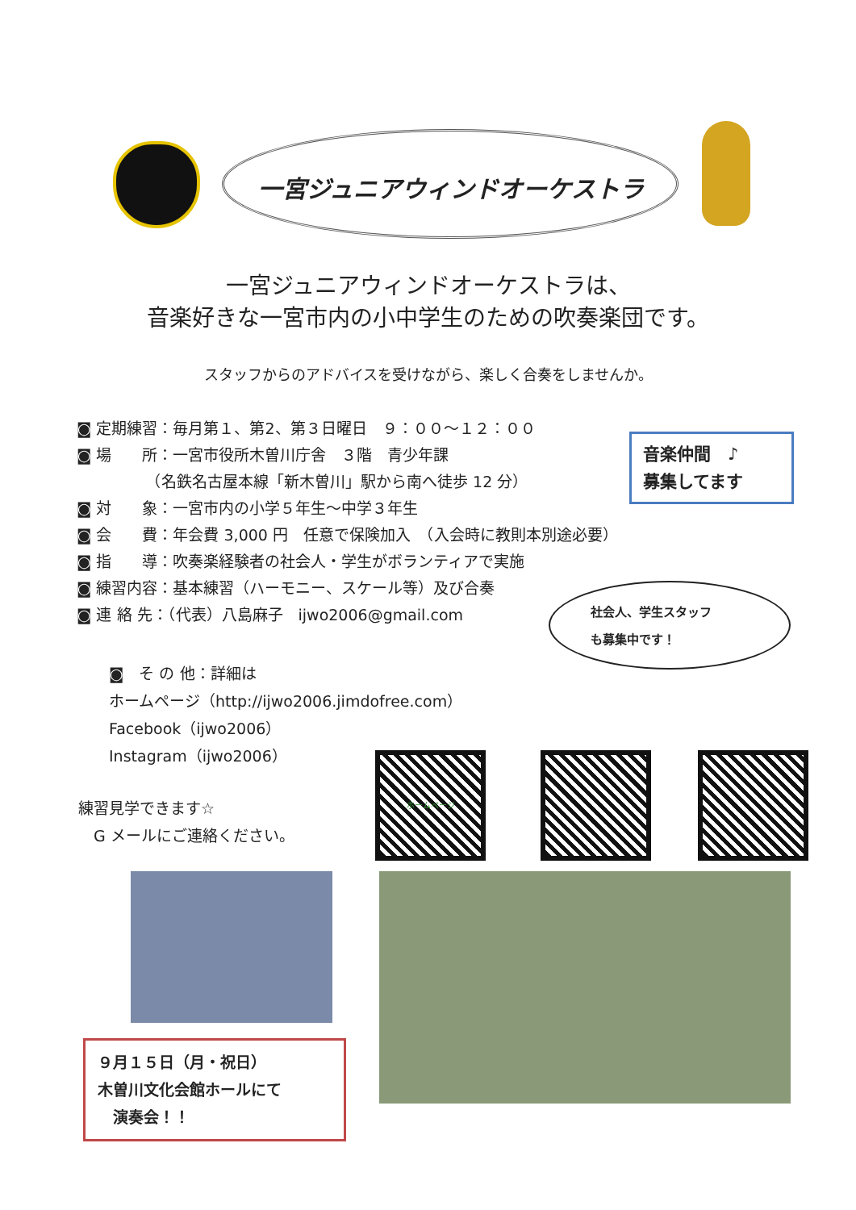一宮ジュニアウィンドオーケストラ
一宮ジュニアウィンドオーケストラは、
音楽好きな一宮市内の小中学生のための吹奏楽団です。
スタッフからのアドバイスを受けながら、楽しく合奏をしませんか。
◙ 定期練習：毎月第１、第2、第３日曜日　９：００～１２：００
◙ 場　　所：一宮市役所木曽川庁舎　３階　青少年課
　　　　　（名鉄名古屋本線「新木曽川」駅から南へ徒歩 12 分）
◙ 対　　象：一宮市内の小学５年生～中学３年生
◙ 会　　費：年会費 3,000 円　任意で保険加入　（入会時に教則本別途必要）
◙ 指　　導：吹奏楽経験者の社会人・学生がボランティアで実施
◙ 練習内容：基本練習（ハーモニー、スケール等）及び合奏
◙ 連 絡 先：（代表）八島麻子　ijwo2006@gmail.com
音楽仲間　♪
募集してます
社会人、学生スタッフ
も募集中です！
◙　そ の 他：詳細は
ホームページ（http://ijwo2006.jimdofree.com）
Facebook（ijwo2006）
Instagram（ijwo2006）
練習見学できます☆
　G メールにご連絡ください。
ホームページ
９月１５日（月・祝日）
木曽川文化会館ホールにて
　演奏会！！